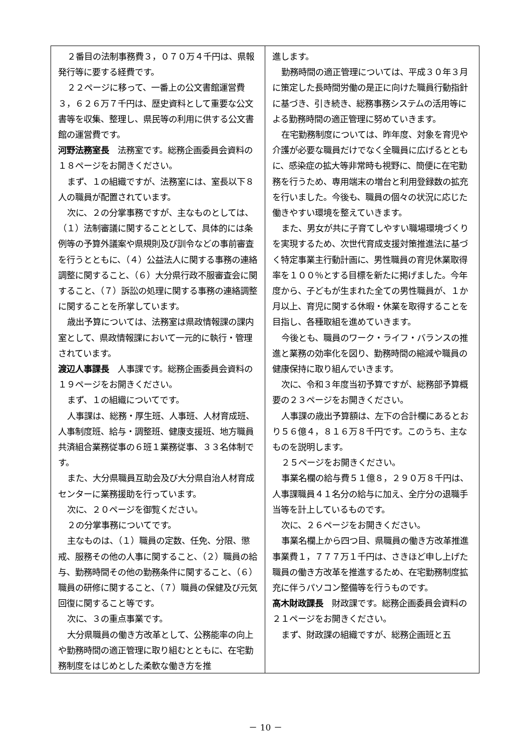２番目の法制事務費３，０７０万４千円は、県報発行等に要する経費です。
２２ページに移って、一番上の公文書館運営費３，６２６万７千円は、歴史資料として重要な公文書等を収集、整理し、県民等の利用に供する公文書館の運営費です。
河野法務室長　法務室です。総務企画委員会資料の１８ページをお開きください。
まず、１の組織ですが、法務室には、室長以下８人の職員が配置されています。
次に、２の分掌事務ですが、主なものとしては、（１）法制審議に関することとして、具体的には条例等の予算外議案や県規則及び訓令などの事前審査を行うとともに、（４）公益法人に関する事務の連絡調整に関すること、（６）大分県行政不服審査会に関すること、（７）訴訟の処理に関する事務の連絡調整に関することを所掌しています。
歳出予算については、法務室は県政情報課の課内室として、県政情報課において一元的に執行・管理されています。
渡辺人事課長　人事課です。総務企画委員会資料の１９ページをお開きください。
まず、１の組織についてです。
人事課は、総務・厚生班、人事班、人材育成班、人事制度班、給与・調整班、健康支援班、地方職員共済組合業務従事の６班１業務従事、３３名体制です。
また、大分県職員互助会及び大分県自治人材育成センターに業務援助を行っています。
次に、２０ページを御覧ください。
２の分掌事務についてです。
主なものは、（１）職員の定数、任免、分限、懲戒、服務その他の人事に関すること、（２）職員の給与、勤務時間その他の勤務条件に関すること、（６）職員の研修に関すること、（７）職員の保健及び元気回復に関すること等です。
次に、３の重点事業です。
大分県職員の働き方改革として、公務能率の向上や勤務時間の適正管理に取り組むとともに、在宅勤務制度をはじめとした柔軟な働き方を推
進します。
勤務時間の適正管理については、平成３０年３月に策定した長時間労働の是正に向けた職員行動指針に基づき、引き続き、総務事務システムの活用等による勤務時間の適正管理に努めていきます。
在宅勤務制度については、昨年度、対象を育児や介護が必要な職員だけでなく全職員に広げるとともに、感染症の拡大等非常時も視野に、簡便に在宅勤務を行うため、専用端末の増台と利用登録数の拡充を行いました。今後も、職員の個々の状況に応じた働きやすい環境を整えていきます。
また、男女が共に子育てしやすい職場環境づくりを実現するため、次世代育成支援対策推進法に基づく特定事業主行動計画に、男性職員の育児休業取得率を１００％とする目標を新たに掲げました。今年度から、子どもが生まれた全ての男性職員が、１か月以上、育児に関する休暇・休業を取得することを目指し、各種取組を進めていきます。
今後とも、職員のワーク・ライフ・バランスの推進と業務の効率化を図り、勤務時間の縮減や職員の健康保持に取り組んでいきます。
次に、令和３年度当初予算ですが、総務部予算概要の２３ページをお開きください。
人事課の歳出予算額は、左下の合計欄にあるとおり５６億４，８１６万８千円です。このうち、主なものを説明します。
２５ページをお開きください。
事業名欄の給与費５１億８，２９０万８千円は、人事課職員４１名分の給与に加え、全庁分の退職手当等を計上しているものです。
次に、２６ページをお開きください。
事業名欄上から四つ目、県職員の働き方改革推進事業費１，７７７万１千円は、さきほど申し上げた職員の働き方改革を推進するため、在宅勤務制度拡充に伴うパソコン整備等を行うものです。
髙木財政課長　財政課です。総務企画委員会資料の２１ページをお開きください。
まず、財政課の組織ですが、総務企画班と五
－ 10 －